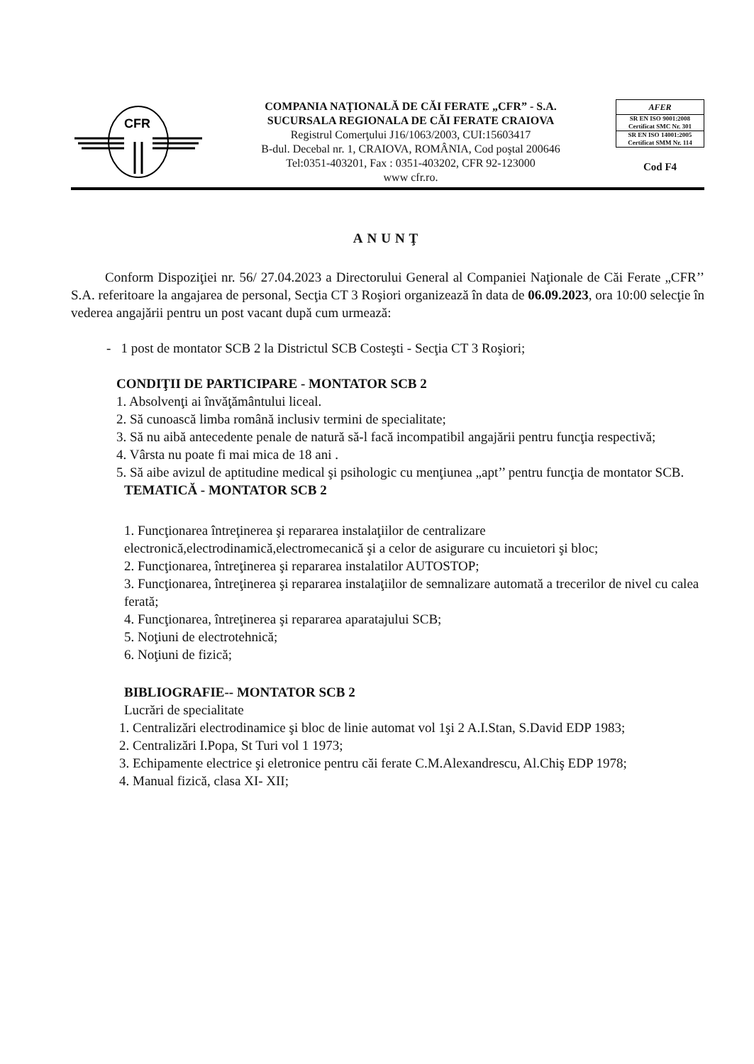CFR
COMPANIA NAŢIONALĂ DE CĂI FERATE „CFR” - S.A.
SUCURSALA REGIONALA DE CĂI FERATE CRAIOVA
Registrul Comerţului J16/1063/2003, CUI:15603417
B-dul. Decebal nr. 1, CRAIOVA, ROMÂNIA, Cod poştal 200646
Tel:0351-403201, Fax : 0351-403202, CFR 92-123000
www cfr.ro.
AFER
SR EN ISO 9001:2008
Certificat SMC Nr. 301
SR EN ISO 14001:2005
Certificat SMM Nr. 114
Cod F4
ANUNŢ
Conform Dispoziţiei nr. 56/ 27.04.2023 a Directorului General al Companiei Naţionale de Căi Ferate „CFR’’ S.A. referitoare la angajarea de personal, Secţia CT 3 Roşiori organizează în data de 06.09.2023, ora 10:00 selecţie în vederea angajării pentru un post vacant după cum urmează:
- 1 post de montator SCB 2 la Districtul SCB Costeşti - Secţia CT 3 Roşiori;
CONDIŢII DE PARTICIPARE - MONTATOR SCB 2
1. Absolvenţi ai învăţământului liceal.
2. Să cunoască limba română inclusiv termini de specialitate;
3. Să nu aibă antecedente penale de natură să-l facă incompatibil angajării pentru funcţia respectivă;
4. Vârsta nu poate fi mai mica de 18 ani .
5. Să aibe avizul de aptitudine medical şi psihologic cu menţiunea „apt’’ pentru funcţia de montator SCB.
TEMATICĂ - MONTATOR SCB 2
1. Funcţionarea întreţinerea şi repararea instalaţiilor de centralizare electronică,electrodinamică,electromecanică şi a celor de asigurare cu incuietori şi bloc;
2. Funcţionarea, întreţinerea şi repararea instalatilor AUTOSTOP;
3. Funcţionarea, întreţinerea şi repararea instalaţiilor de semnalizare automată a trecerilor de nivel cu calea ferată;
4. Funcţionarea, întreţinerea şi repararea aparatajului SCB;
5. Noţiuni de electrotehnică;
6. Noţiuni de fizică;
BIBLIOGRAFIE-- MONTATOR SCB 2
Lucrări de specialitate
1. Centralizări electrodinamice şi bloc de linie automat vol 1şi 2 A.I.Stan, S.David EDP 1983;
2. Centralizări I.Popa, St Turi vol 1 1973;
3. Echipamente electrice şi eletronice pentru căi ferate C.M.Alexandrescu, Al.Chiş EDP 1978;
4. Manual fizică, clasa XI- XII;